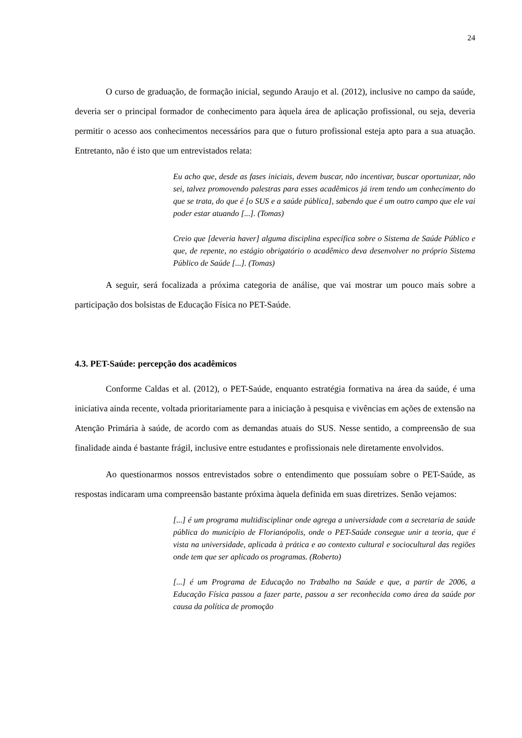24
O curso de graduação, de formação inicial, segundo Araujo et al. (2012), inclusive no campo da saúde, deveria ser o principal formador de conhecimento para àquela área de aplicação profissional, ou seja, deveria permitir o acesso aos conhecimentos necessários para que o futuro profissional esteja apto para a sua atuação. Entretanto, não é isto que um entrevistados relata:
Eu acho que, desde as fases iniciais, devem buscar, não incentivar, buscar oportunizar, não sei, talvez promovendo palestras para esses acadêmicos já irem tendo um conhecimento do que se trata, do que é [o SUS e a saúde pública], sabendo que é um outro campo que ele vai poder estar atuando [...]. (Tomas)
Creio que [deveria haver] alguma disciplina específica sobre o Sistema de Saúde Público e que, de repente, no estágio obrigatório o acadêmico deva desenvolver no próprio Sistema Público de Saúde [...]. (Tomas)
A seguir, será focalizada a próxima categoria de análise, que vai mostrar um pouco mais sobre a participação dos bolsistas de Educação Física no PET-Saúde.
4.3. PET-Saúde: percepção dos acadêmicos
Conforme Caldas et al. (2012), o PET-Saúde, enquanto estratégia formativa na área da saúde, é uma iniciativa ainda recente, voltada prioritariamente para a iniciação à pesquisa e vivências em ações de extensão na Atenção Primária à saúde, de acordo com as demandas atuais do SUS. Nesse sentido, a compreensão de sua finalidade ainda é bastante frágil, inclusive entre estudantes e profissionais nele diretamente envolvidos.
Ao questionarmos nossos entrevistados sobre o entendimento que possuíam sobre o PET-Saúde, as respostas indicaram uma compreensão bastante próxima àquela definida em suas diretrizes. Senão vejamos:
[...] é um programa multidisciplinar onde agrega a universidade com a secretaria de saúde pública do município de Florianópolis, onde o PET-Saúde consegue unir a teoria, que é vista na universidade, aplicada à prática e ao contexto cultural e sociocultural das regiões onde tem que ser aplicado os programas. (Roberto)
[...] é um Programa de Educação no Trabalho na Saúde e que, a partir de 2006, a Educação Física passou a fazer parte, passou a ser reconhecida como área da saúde por causa da política de promoção